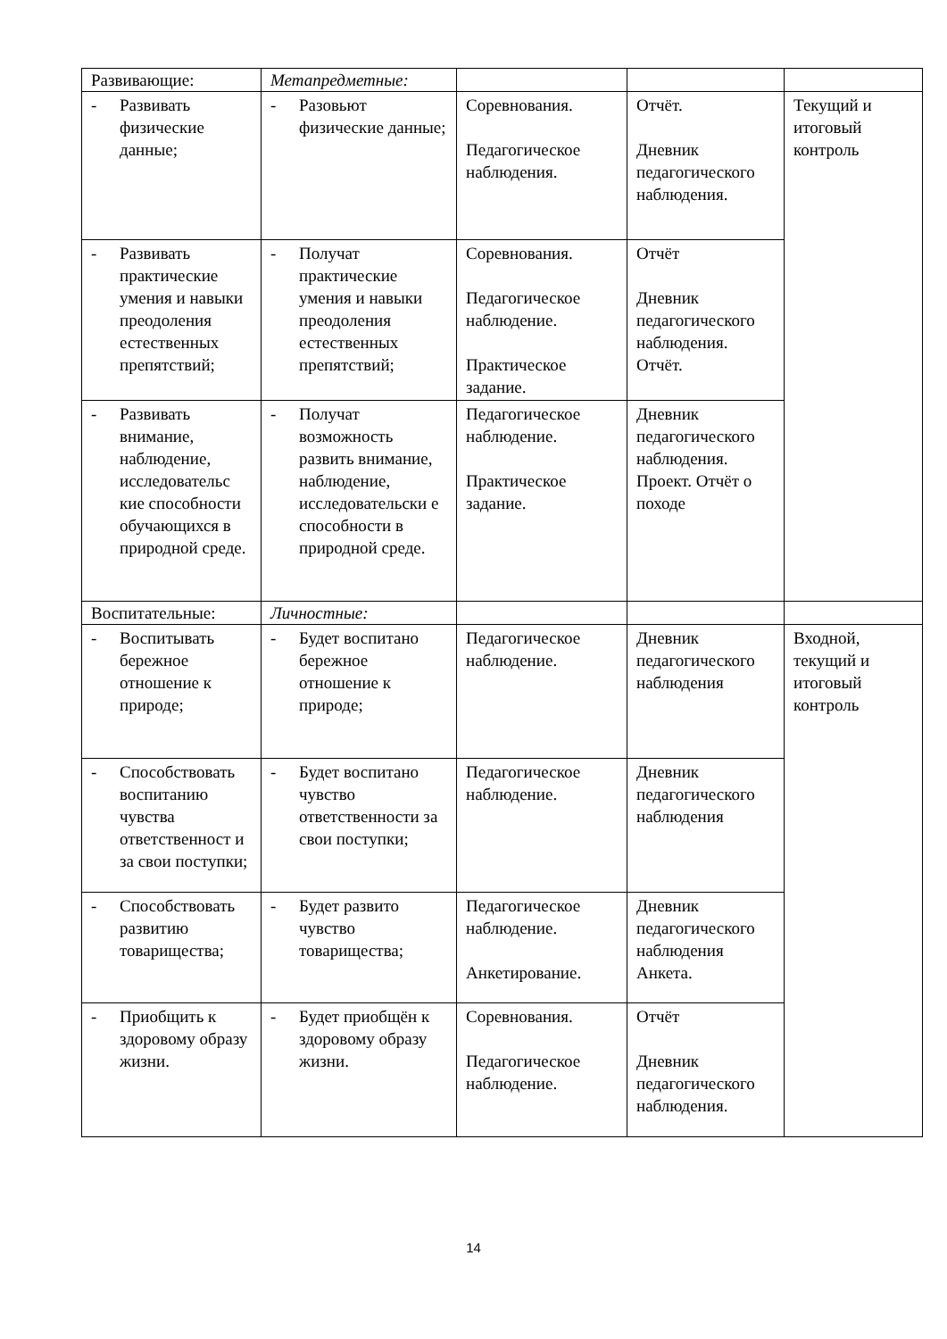| Развивающие: | Метапредметные: | | | |
| - Развивать физические данные; | - Разовьют физические данные; | Соревнования. Педагогическое наблюдения. | Отчёт. Дневник педагогического наблюдения. | Текущий и итоговый контроль |
| - Развивать практические умения и навыки преодоления естественных препятствий; | - Получат практические умения и навыки преодоления естественных препятствий; | Соревнования. Педагогическое наблюдение. Практическое задание. | Отчёт Дневник педагогического наблюдения. Отчёт. | |
| - Развивать внимание, наблюдение, исследовательс кие способности обучающихся в природной среде. | - Получат возможность развить внимание, наблюдение, исследовательски е способности в природной среде. | Педагогическое наблюдение. Практическое задание. | Дневник педагогического наблюдения. Проект. Отчёт о походе | |
| Воспитательные: | Личностные: | | | |
| - Воспитывать бережное отношение к природе; | - Будет воспитано бережное отношение к природе; | Педагогическое наблюдение. | Дневник педагогического наблюдения | Входной, текущий и итоговый контроль |
| - Способствовать воспитанию чувства ответственност и за свои поступки; | - Будет воспитано чувство ответственности за свои поступки; | Педагогическое наблюдение. | Дневник педагогического наблюдения | |
| - Способствовать развитию товарищества; | - Будет развито чувство товарищества; | Педагогическое наблюдение. Анкетирование. | Дневник педагогического наблюдения Анкета. | |
| - Приобщить к здоровому образу жизни. | - Будет приобщён к здоровому образу жизни. | Соревнования. Педагогическое наблюдение. | Отчёт Дневник педагогического наблюдения. | |
14